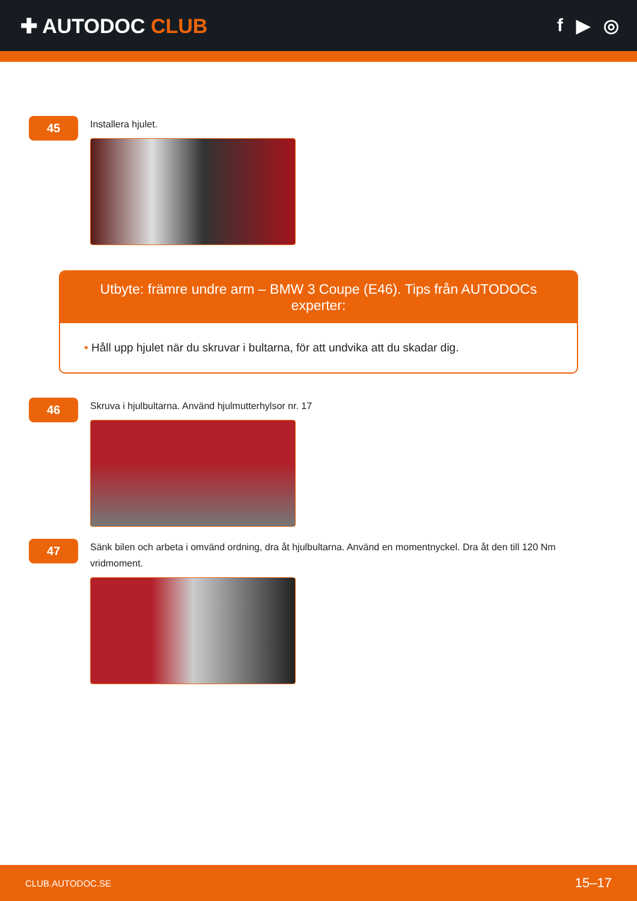✚ AUTODOC CLUB f ▶ ◎
45
Installera hjulet.
Utbyte: främre undre arm – BMW 3 Coupe (E46). Tips från AUTODOCs experter:
• Håll upp hjulet när du skruvar i bultarna, för att undvika att du skadar dig.
46
Skruva i hjulbultarna. Använd hjulmutterhylsor nr. 17
47
Sänk bilen och arbeta i omvänd ordning, dra åt hjulbultarna. Använd en momentnyckel. Dra åt den till 120 Nm vridmoment.
CLUB.AUTODOC.SE 15–17